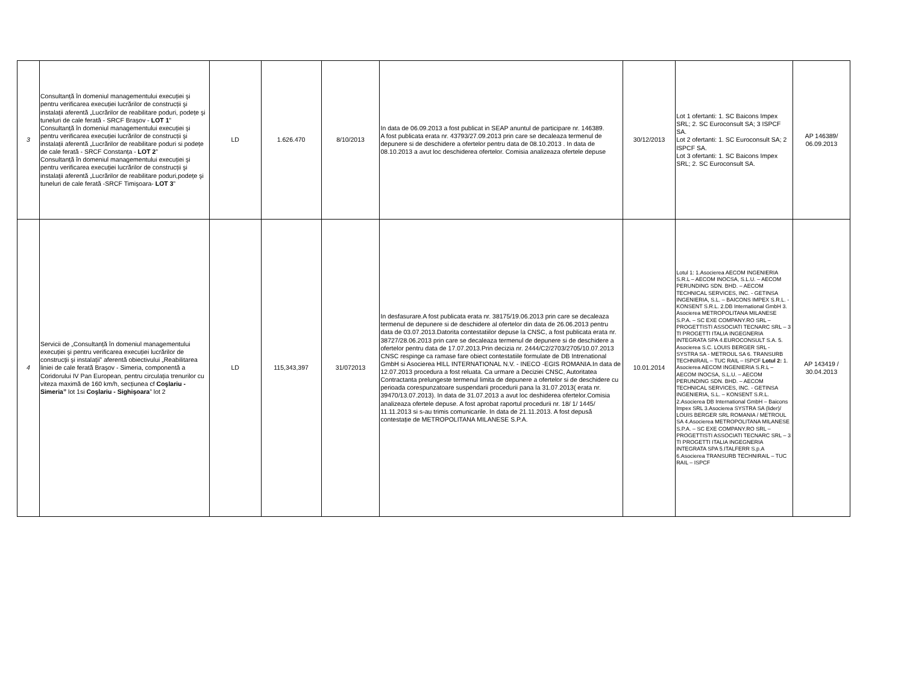| 3 | Consultanță în domeniul managementului execuției şi pentru verificarea execuției lucrărilor de construcții şi instalații aferentă „Lucrărilor de reabilitare poduri, podețe şi tuneluri de cale ferată - SRCF Braşov - LOT 1 ” Consultanță în domeniul managementului execuției şi pentru verificarea execuției lucrărilor de construcții şi instalații aferentă „Lucrărilor de reabilitare poduri si podețe de cale ferată - SRCF Constanța - LOT 2 ” Consultanță în domeniul managementului execuției şi pentru verificarea execuției lucrărilor de construcții şi instalații aferentă „Lucrărilor de reabilitare poduri,podețe şi tuneluri de cale ferată -SRCF Timişoara- LOT 3 ” | LD | 1.626.470 | 8/10/2013 | In data de 06.09.2013 a fost publicat in SEAP anuntul de participare nr. 146389. A fost publicata erata nr. 43793/27.09.2013 prin care se decaleaza termenul de depunere si de deschidere a ofertelor pentru data de 08.10.2013 . In data de 08.10.2013 a avut loc deschiderea ofertelor. Comisia analizeaza ofertele depuse | 30/12/2013 | Lot 1 ofertanti: 1. SC Baicons Impex SRL; 2. SC Euroconsult SA; 3 ISPCF SA. Lot 2 ofertanti: 1. SC Euroconsult SA; 2 ISPCF SA. Lot 3 ofertanti: 1. SC Baicons Impex SRL; 2. SC Euroconsult SA. | AP 146389/ 06.09.2013 |
| 4 | Servicii de „Consultanță în domeniul managementului execuției şi pentru verificarea execuției lucrărilor de construcții şi instalații” aferentă obiectivului „Reabilitarea liniei de cale ferată Braşov - Simeria, componentă a Coridorului IV Pan European, pentru circulația trenurilor cu viteza maximă de 160 km/h, secțiunea cf Coşlariu - Simeria” lot 1si Coşlariu - Sighişoara ” lot 2 | LD | 115,343,397 | 31/072013 | In desfasurare.A fost publicata erata nr. 38175/19.06.2013 prin care se decaleaza termenul de depunere si de deschidere al ofertelor din data de 26.06.2013 pentru data de 03.07.2013.Datorita contestatiilor depuse la CNSC, a fost publicata erata nr. 38727/28.06.2013 prin care se decaleaza termenul de depunere si de deschidere a ofertelor pentru data de 17.07.2013.Prin decizia nr. 2444/C2/2703/2705/10.07.2013 CNSC respinge ca ramase fare obiect contestatiile formulate de DB Intrenational GmbH si Asocierea HILL INTERNATIONAL N.V. - INECO -EGIS ROMANIA.In data de 12.07.2013 procedura a fost reluata. Ca urmare a Deciziei CNSC, Autoritatea Contractanta prelungeste termenul limita de depunere a ofertelor si de deschidere cu perioada corespunzatoare suspendarii procedurii pana la 31.07.2013( erata nr. 39470/13.07.2013). In data de 31.07.2013 a avut loc deshiderea ofertelor.Comisia analizeaza ofertele depuse. A fost aprobat raportul procedurii nr. 18/ 1/ 1445/ 11.11.2013 si s-au trimis comunicarile. In data de 21.11.2013. A fost depusă contestație de METROPOLITANA MILANESE S.P.A. | 10.01.2014 | Lotul 1: 1.Asocierea AECOM INGENIERIA S.R.L – AECOM INOCSA, S.L.U. – AECOM PERUNDING SDN. BHD. – AECOM TECHNICAL SERVICES, INC. - GETINSA INGENIERIA, S.L. – BAICONS IMPEX S.R.L. - KONSENT S.R.L. 2.DB International GmbH 3. Asocierea METROPOLITANA MILANESE S.P.A. – SC EXE COMPANY.RO SRL – PROGETTISTI ASSOCIATI TECNARC SRL – 3 TI PROGETTI ITALIA INGEGNERIA INTEGRATA SPA 4.EUROCONSULT S.A. 5. Asocierea S.C. LOUIS BERGER SRL - SYSTRA SA - METROUL SA 6. TRANSURB TECHNIRAIL – TUC RAIL – ISPCF Lotul 2: 1. Asocierea AECOM INGENIERIA S.R.L – AECOM INOCSA, S.L.U. – AECOM PERUNDING SDN. BHD. – AECOM TECHNICAL SERVICES, INC. - GETINSA INGENIERIA, S.L. – KONSENT S.R.L. 2.Asocierea DB International GmbH – Baicons Impex SRL 3.Asocierea SYSTRA SA (lider)/ LOUIS BERGER SRL ROMANIA / METROUL SA 4.Asocierea METROPOLITANA MILANESE S.P.A. – SC EXE COMPANY.RO SRL – PROGETTISTI ASSOCIATI TECNARC SRL – 3 TI PROGETTI ITALIA INGEGNERIA INTEGRATA SPA 5.ITALFERR S.p.A 6.Asocierea TRANSURB TECHNIRAIL – TUC RAIL – ISPCF | AP 143419 / 30.04.2013 |